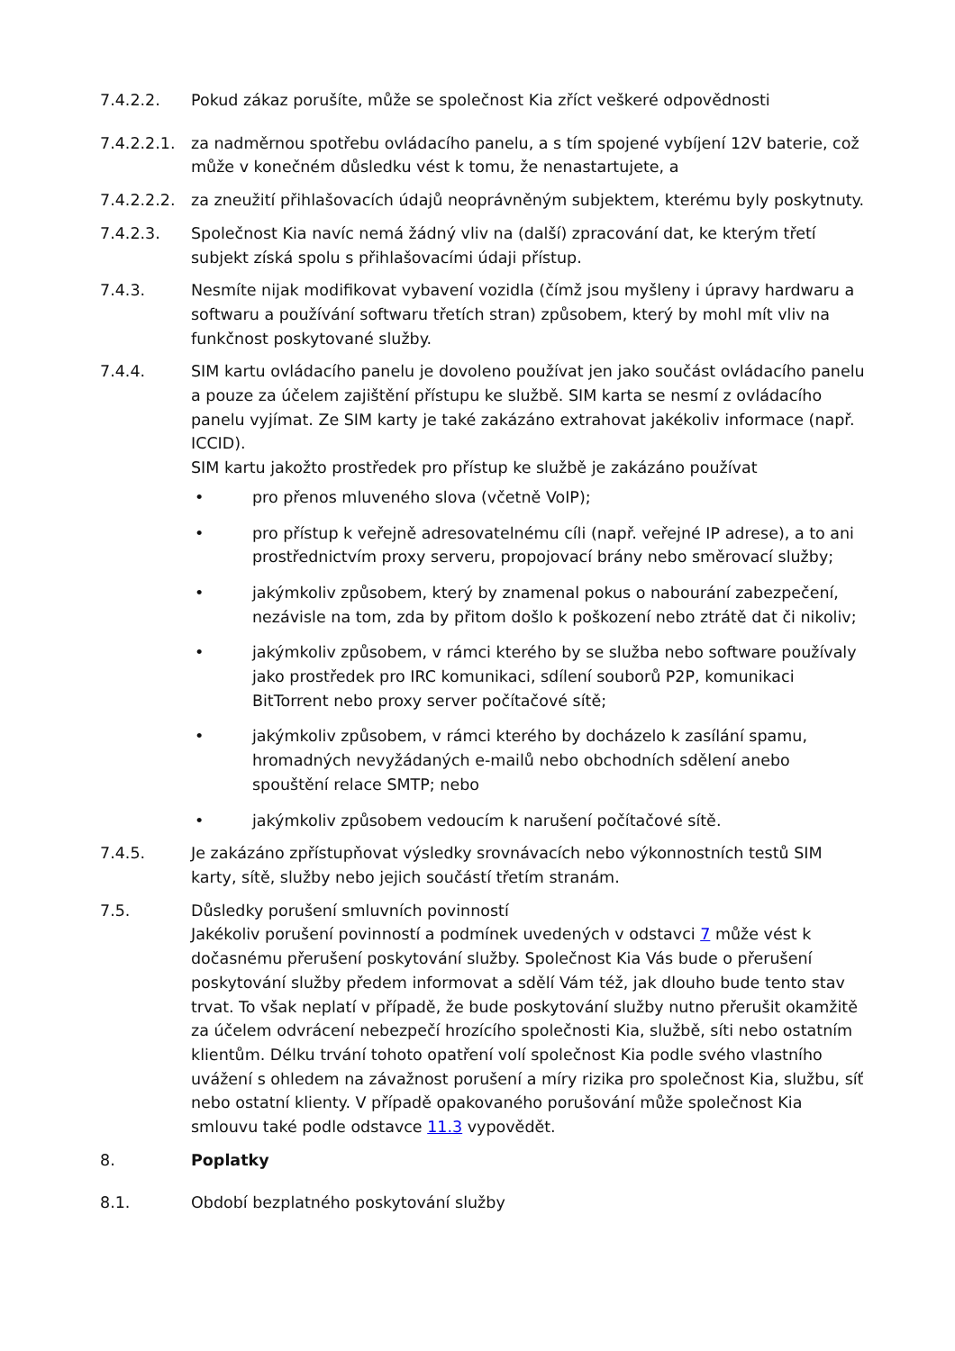7.4.2.2. Pokud zákaz porušíte, může se společnost Kia zříct veškeré odpovědnosti
7.4.2.2.1.
za nadměrnou spotřebu ovládacího panelu, a s tím spojené vybíjení 12V baterie, což může v konečném důsledku vést k tomu, že nenastartujete, a
7.4.2.2.2.
za zneužití přihlašovacích údajů neoprávněným subjektem, kterému byly poskytnuty.
7.4.2.3. Společnost Kia navíc nemá žádný vliv na (další) zpracování dat, ke kterým třetí subjekt získá spolu s přihlašovacími údaji přístup.
7.4.3. Nesmíte nijak modifikovat vybavení vozidla (čímž jsou myšleny i úpravy hardwaru a softwaru a používání softwaru třetích stran) způsobem, který by mohl mít vliv na funkčnost poskytované služby.
7.4.4. SIM kartu ovládacího panelu je dovoleno používat jen jako součást ovládacího panelu a pouze za účelem zajištění přístupu ke službě. SIM karta se nesmí z ovládacího panelu vyjímat. Ze SIM karty je také zakázáno extrahovat jakékoliv informace (např. ICCID).
SIM kartu jakožto prostředek pro přístup ke službě je zakázáno používat
• pro přenos mluveného slova (včetně VoIP);
• pro přístup k veřejně adresovatelnému cíli (např. veřejné IP adrese), a to ani prostřednictvím proxy serveru, propojovací brány nebo směrovací služby;
• jakýmkoliv způsobem, který by znamenal pokus o nabourání zabezpečení, nezávisle na tom, zda by přitom došlo k poškození nebo ztrátě dat či nikoliv;
• jakýmkoliv způsobem, v rámci kterého by se služba nebo software používaly jako prostředek pro IRC komunikaci, sdílení souborů P2P, komunikaci BitTorrent nebo proxy server počítačové sítě;
• jakýmkoliv způsobem, v rámci kterého by docházelo k zasílání spamu, hromadných nevyžádaných e-mailů nebo obchodních sdělení anebo spouštění relace SMTP; nebo
• jakýmkoliv způsobem vedoucím k narušení počítačové sítě.
7.4.5. Je zakázáno zpřístupňovat výsledky srovnávacích nebo výkonnostních testů SIM karty, sítě, služby nebo jejich součástí třetím stranám.
7.5. Důsledky porušení smluvních povinností
Jakékoliv porušení povinností a podmínek uvedených v odstavci 7 může vést k dočasnému přerušení poskytování služby. Společnost Kia Vás bude o přerušení poskytování služby předem informovat a sdělí Vám též, jak dlouho bude tento stav trvat. To však neplatí v případě, že bude poskytování služby nutno přerušit okamžitě za účelem odvrácení nebezpečí hrozícího společnosti Kia, službě, síti nebo ostatním klientům. Délku trvání tohoto opatření volí společnost Kia podle svého vlastního uvážení s ohledem na závažnost porušení a míry rizika pro společnost Kia, službu, síť nebo ostatní klienty. V případě opakovaného porušování může společnost Kia smlouvu také podle odstavce 11.3 vypovědět.
8. Poplatky
8.1. Období bezplatného poskytování služby